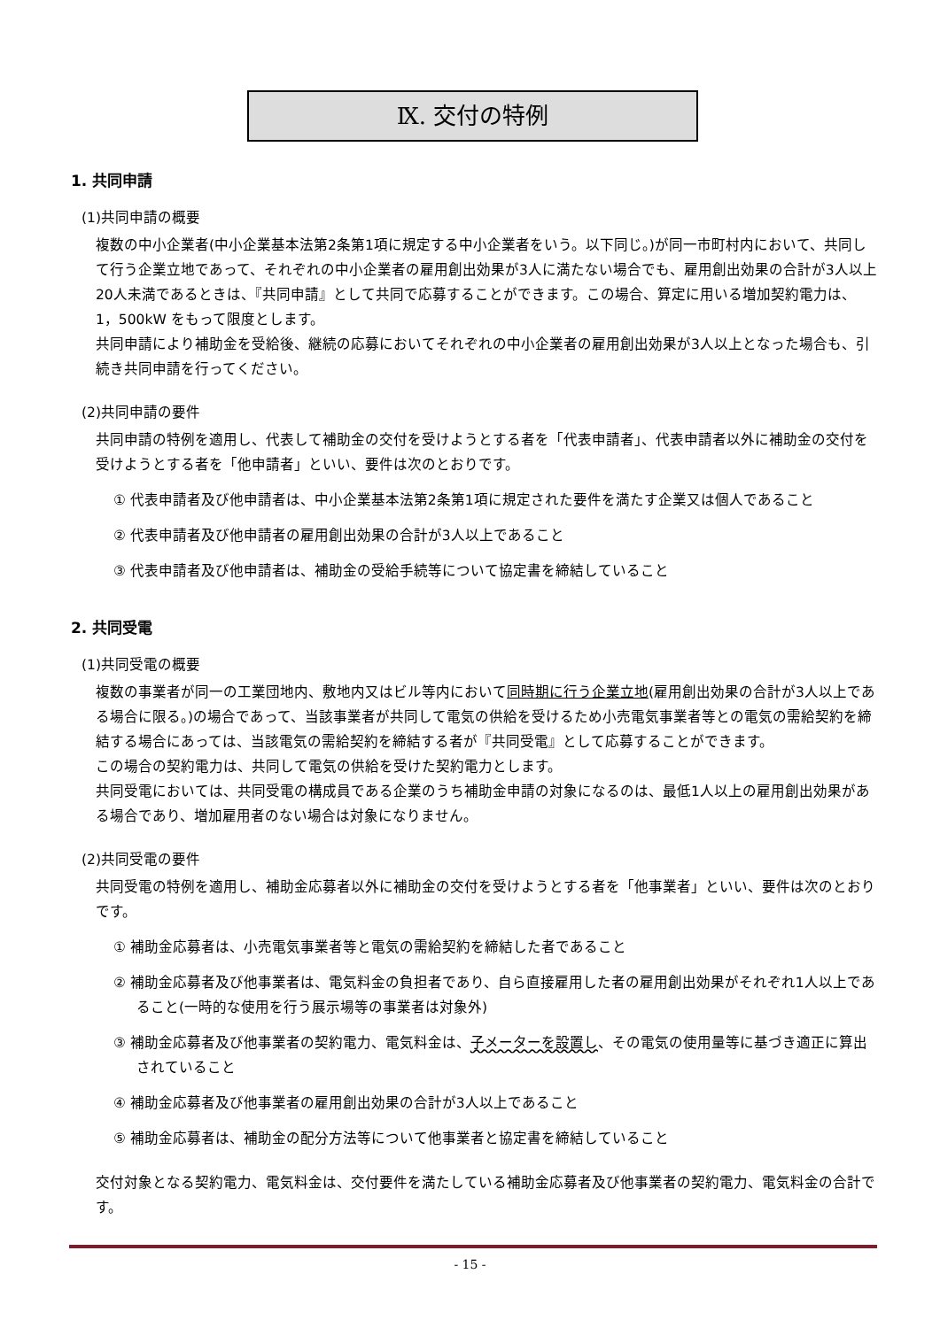Ⅸ. 交付の特例
1. 共同申請
(1)共同申請の概要
複数の中小企業者(中小企業基本法第2条第1項に規定する中小企業者をいう。以下同じ。)が同一市町村内において、共同して行う企業立地であって、それぞれの中小企業者の雇用創出効果が3人に満たない場合でも、雇用創出効果の合計が3人以上20人未満であるときは、『共同申請』として共同で応募することができます。この場合、算定に用いる増加契約電力は、1，500kW をもって限度とします。
共同申請により補助金を受給後、継続の応募においてそれぞれの中小企業者の雇用創出効果が3人以上となった場合も、引続き共同申請を行ってください。
(2)共同申請の要件
共同申請の特例を適用し、代表して補助金の交付を受けようとする者を「代表申請者」、代表申請者以外に補助金の交付を受けようとする者を「他申請者」といい、要件は次のとおりです。
① 代表申請者及び他申請者は、中小企業基本法第2条第1項に規定された要件を満たす企業又は個人であること
② 代表申請者及び他申請者の雇用創出効果の合計が3人以上であること
③ 代表申請者及び他申請者は、補助金の受給手続等について協定書を締結していること
2. 共同受電
(1)共同受電の概要
複数の事業者が同一の工業団地内、敷地内又はビル等内において同時期に行う企業立地(雇用創出効果の合計が3人以上である場合に限る。)の場合であって、当該事業者が共同して電気の供給を受けるため小売電気事業者等との電気の需給契約を締結する場合にあっては、当該電気の需給契約を締結する者が『共同受電』として応募することができます。
この場合の契約電力は、共同して電気の供給を受けた契約電力とします。
共同受電においては、共同受電の構成員である企業のうち補助金申請の対象になるのは、最低1人以上の雇用創出効果がある場合であり、増加雇用者のない場合は対象になりません。
(2)共同受電の要件
共同受電の特例を適用し、補助金応募者以外に補助金の交付を受けようとする者を「他事業者」といい、要件は次のとおりです。
① 補助金応募者は、小売電気事業者等と電気の需給契約を締結した者であること
② 補助金応募者及び他事業者は、電気料金の負担者であり、自ら直接雇用した者の雇用創出効果がそれぞれ1人以上であること(一時的な使用を行う展示場等の事業者は対象外)
③ 補助金応募者及び他事業者の契約電力、電気料金は、子メーターを設置し、その電気の使用量等に基づき適正に算出されていること
④ 補助金応募者及び他事業者の雇用創出効果の合計が3人以上であること
⑤ 補助金応募者は、補助金の配分方法等について他事業者と協定書を締結していること
交付対象となる契約電力、電気料金は、交付要件を満たしている補助金応募者及び他事業者の契約電力、電気料金の合計です。
- 15 -